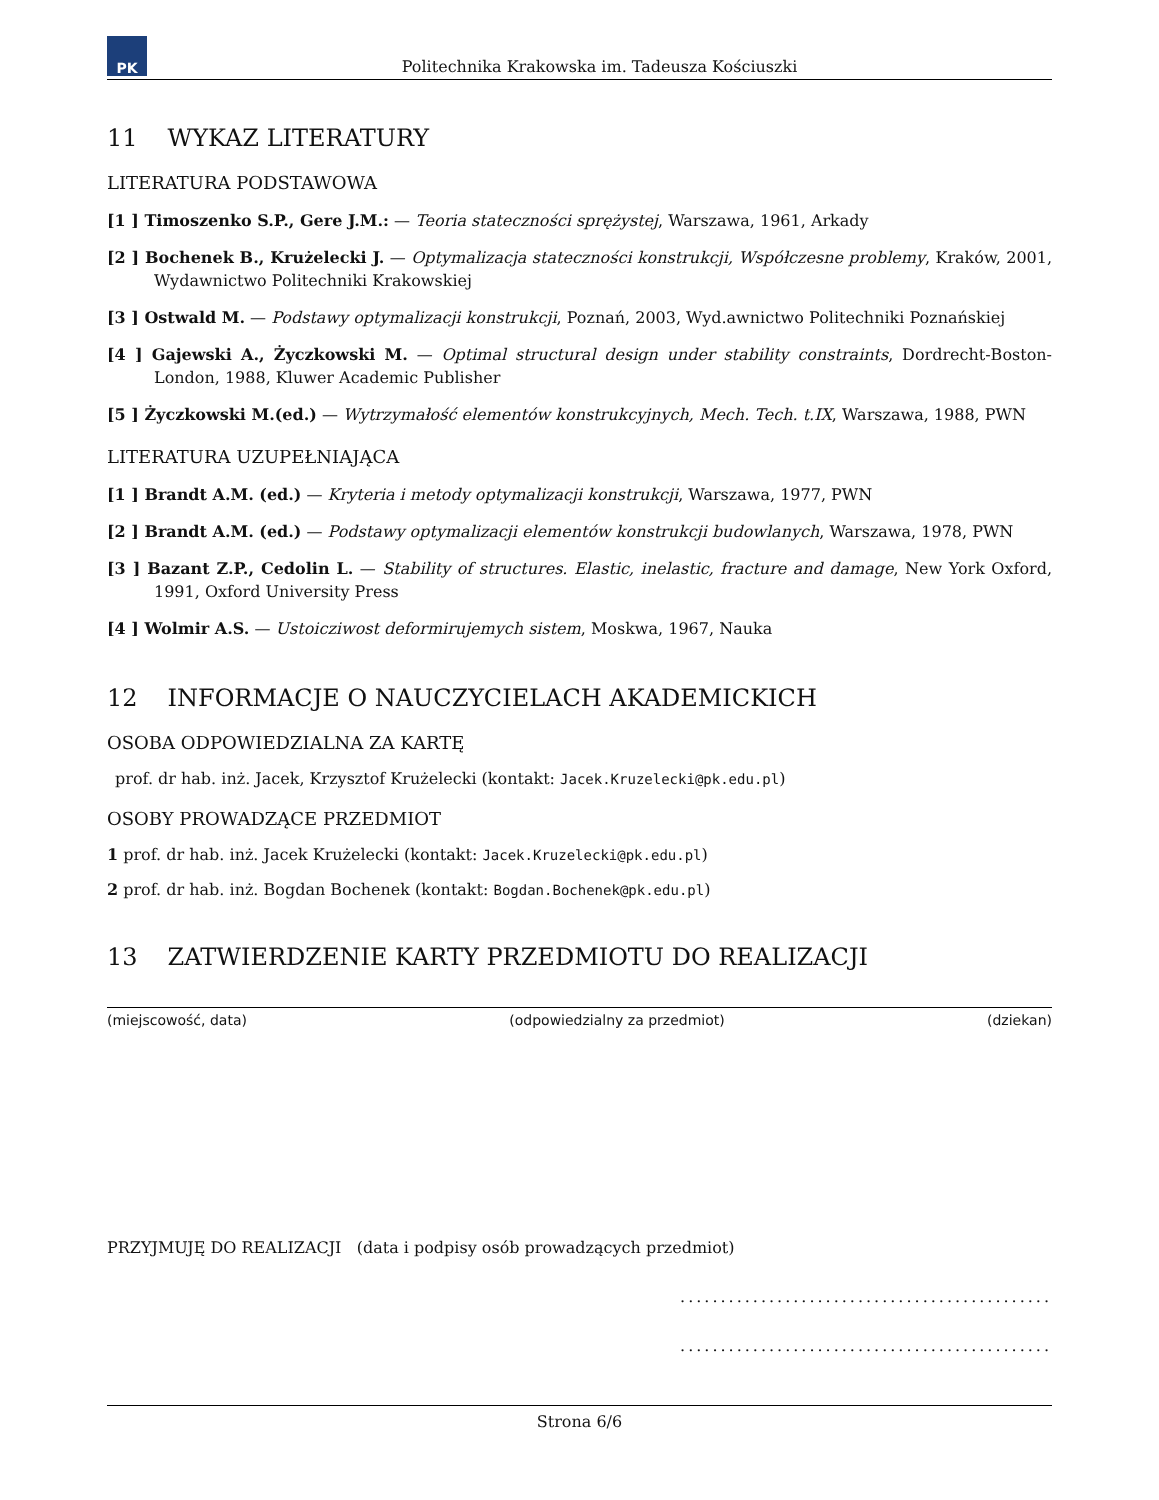PK
Politechnika Krakowska im. Tadeusza Kościuszki
11 WYKAZ LITERATURY
LITERATURA PODSTAWOWA
[1 ] Timoszenko S.P., Gere J.M.: — Teoria stateczności sprężystej, Warszawa, 1961, Arkady
[2 ] Bochenek B., Krużelecki J. — Optymalizacja stateczności konstrukcji, Współczesne problemy, Kraków, 2001, Wydawnictwo Politechniki Krakowskiej
[3 ] Ostwald M. — Podstawy optymalizacji konstrukcji, Poznań, 2003, Wyd.awnictwo Politechniki Poznańskiej
[4 ] Gajewski A., Życzkowski M. — Optimal structural design under stability constraints, Dordrecht-Boston-London, 1988, Kluwer Academic Publisher
[5 ] Życzkowski M.(ed.) — Wytrzymałość elementów konstrukcyjnych, Mech. Tech. t.IX, Warszawa, 1988, PWN
LITERATURA UZUPEŁNIAJĄCA
[1 ] Brandt A.M. (ed.) — Kryteria i metody optymalizacji konstrukcji, Warszawa, 1977, PWN
[2 ] Brandt A.M. (ed.) — Podstawy optymalizacji elementów konstrukcji budowlanych, Warszawa, 1978, PWN
[3 ] Bazant Z.P., Cedolin L. — Stability of structures. Elastic, inelastic, fracture and damage, New York Oxford, 1991, Oxford University Press
[4 ] Wolmir A.S. — Ustoicziwost deformirujemych sistem, Moskwa, 1967, Nauka
12 INFORMACJE O NAUCZYCIELACH AKADEMICKICH
OSOBA ODPOWIEDZIALNA ZA KARTĘ
prof. dr hab. inż. Jacek, Krzysztof Krużelecki (kontakt: Jacek.Kruzelecki@pk.edu.pl)
OSOBY PROWADZĄCE PRZEDMIOT
1 prof. dr hab. inż. Jacek Krużelecki (kontakt: Jacek.Kruzelecki@pk.edu.pl)
2 prof. dr hab. inż. Bogdan Bochenek (kontakt: Bogdan.Bochenek@pk.edu.pl)
13 ZATWIERDZENIE KARTY PRZEDMIOTU DO REALIZACJI
(miejscowość, data) (odpowiedzialny za przedmiot) (dziekan)
PRZYJMUJĘ DO REALIZACJI (data i podpisy osób prowadzących przedmiot)
..............................................
..............................................
Strona 6/6